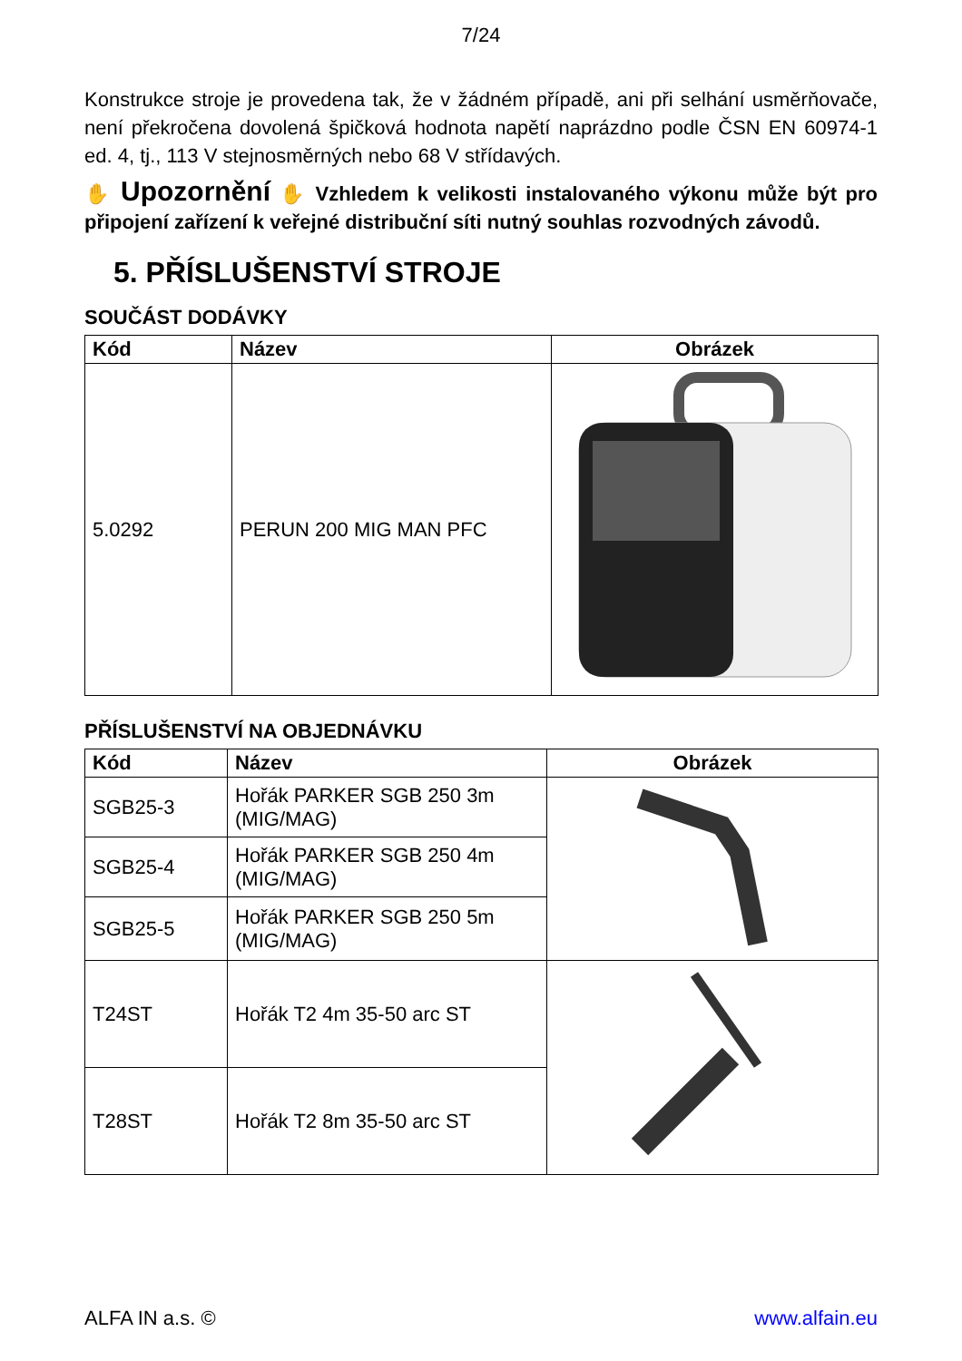7/24
Konstrukce stroje je provedena tak, že v žádném případě, ani při selhání usměrňovače, není překročena dovolená špičková hodnota napětí naprázdno podle ČSN EN 60974-1 ed. 4, tj., 113 V stejnosměrných nebo 68 V střídavých.
✋ Upozornění ✋ Vzhledem k velikosti instalovaného výkonu může být pro připojení zařízení k veřejné distribuční síti nutný souhlas rozvodných závodů.
5. PŘÍSLUŠENSTVÍ STROJE
SOUČÁST DODÁVKY
| Kód | Název | Obrázek |
| --- | --- | --- |
| 5.0292 | PERUN 200 MIG MAN PFC | |
PŘÍSLUŠENSTVÍ NA OBJEDNÁVKU
| Kód | Název | Obrázek |
| --- | --- | --- |
| SGB25-3 | Hořák PARKER SGB 250 3m (MIG/MAG) | |
| SGB25-4 | Hořák PARKER SGB 250 4m (MIG/MAG) | |
| SGB25-5 | Hořák PARKER SGB 250 5m (MIG/MAG) | |
| T24ST | Hořák T2 4m 35-50 arc ST | |
| T28ST | Hořák T2 8m 35-50 arc ST | |
ALFA IN a.s. © www.alfain.eu